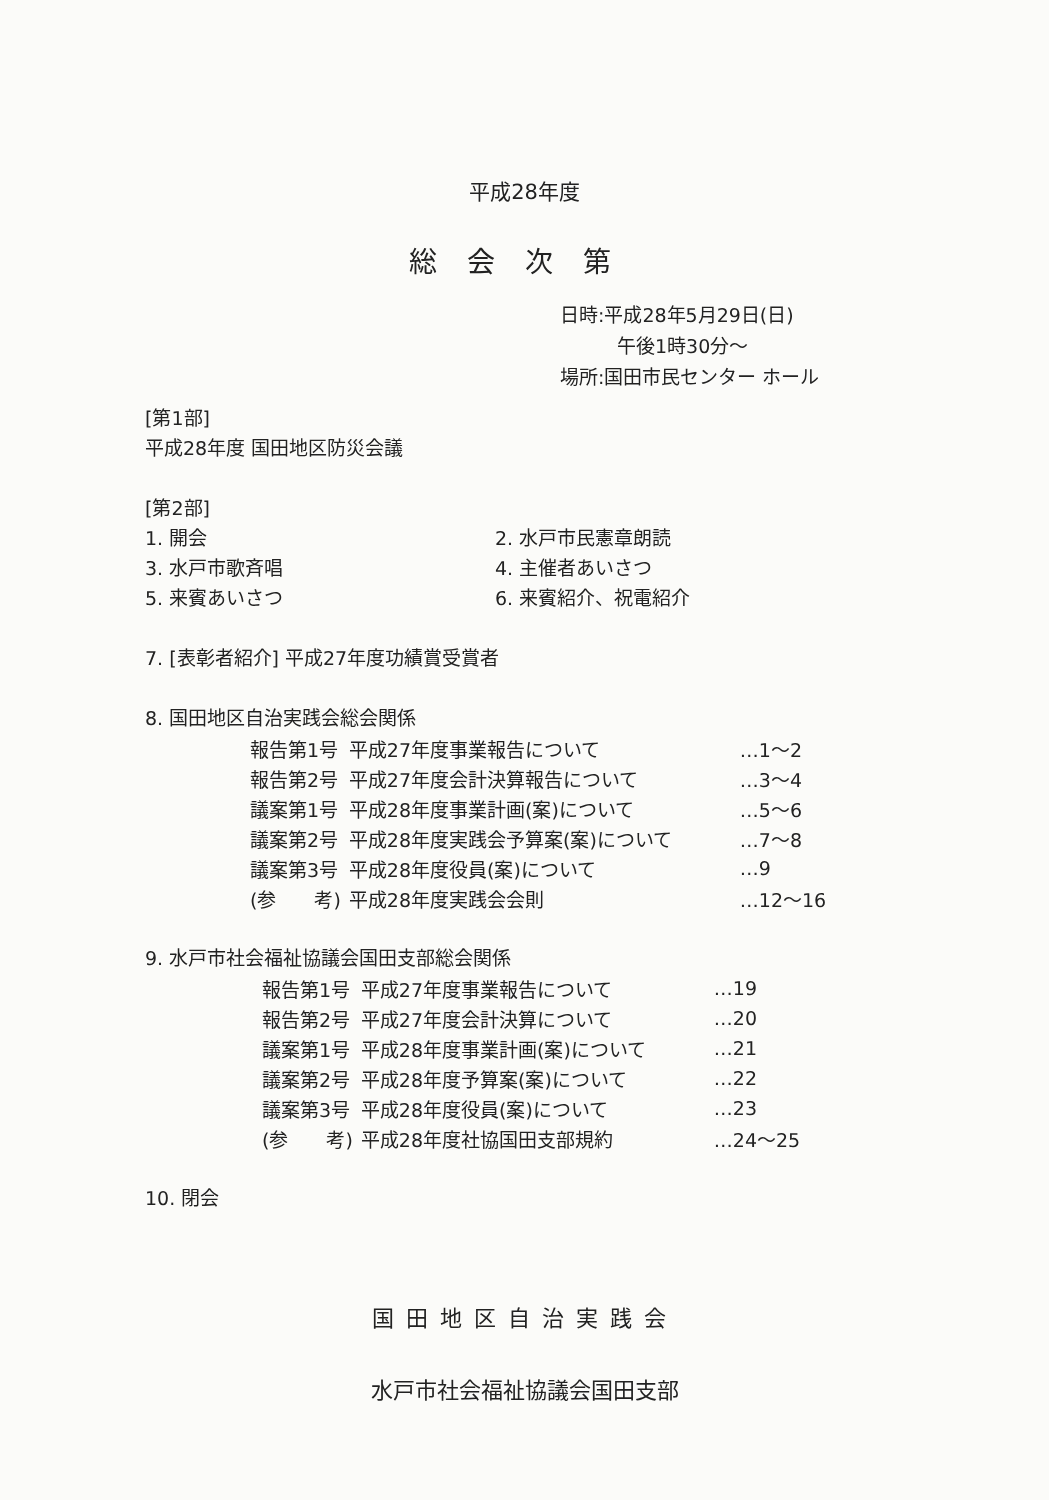平成28年度
総会次第
日時:平成28年5月29日(日)
午後1時30分～
場所:国田市民センター ホール
[第1部]
平成28年度 国田地区防災会議
[第2部]
1. 開会 2. 水戸市民憲章朗読
3. 水戸市歌斉唱 4. 主催者あいさつ
5. 来賓あいさつ 6. 来賓紹介、祝電紹介
7. [表彰者紹介] 平成27年度功績賞受賞者
8. 国田地区自治実践会総会関係
| 報告第1号 | 平成27年度事業報告について | …1～2 |
| 報告第2号 | 平成27年度会計決算報告について | …3～4 |
| 議案第1号 | 平成28年度事業計画(案)について | …5～6 |
| 議案第2号 | 平成28年度実践会予算案(案)について | …7～8 |
| 議案第3号 | 平成28年度役員(案)について | …9 |
| (参 考) | 平成28年度実践会会則 | …12～16 |
9. 水戸市社会福祉協議会国田支部総会関係
| 報告第1号 | 平成27年度事業報告について | …19 |
| 報告第2号 | 平成27年度会計決算について | …20 |
| 議案第1号 | 平成28年度事業計画(案)について | …21 |
| 議案第2号 | 平成28年度予算案(案)について | …22 |
| 議案第3号 | 平成28年度役員(案)について | …23 |
| (参 考) | 平成28年度社協国田支部規約 | …24～25 |
10. 閉会
国田地区自治実践会
水戸市社会福祉協議会国田支部